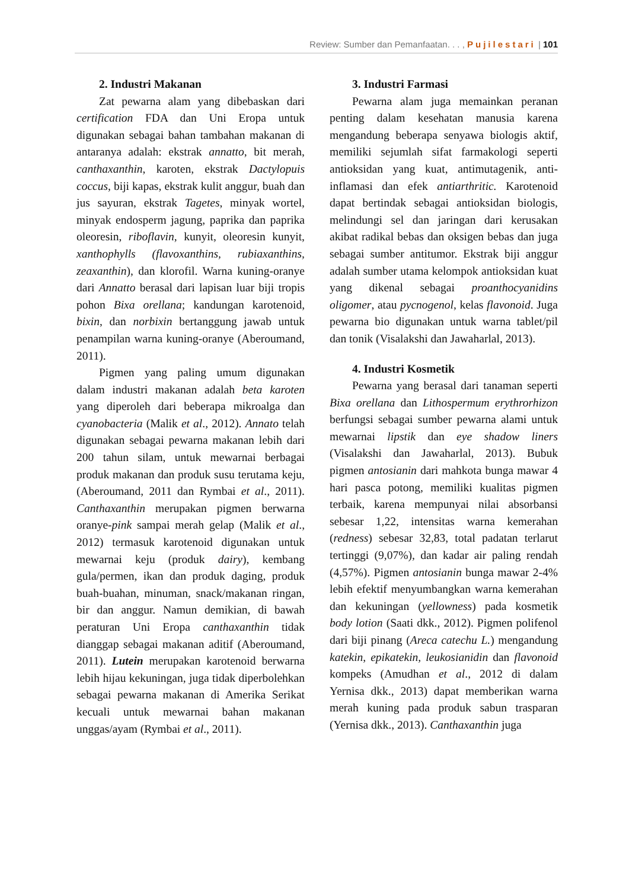Review: Sumber dan Pemanfaatan. . . , Pujilestari | 101
2. Industri Makanan
Zat pewarna alam yang dibebaskan dari certification FDA dan Uni Eropa untuk digunakan sebagai bahan tambahan makanan di antaranya adalah: ekstrak annatto, bit merah, canthaxanthin, karoten, ekstrak Dactylopuis coccus, biji kapas, ekstrak kulit anggur, buah dan jus sayuran, ekstrak Tagetes, minyak wortel, minyak endosperm jagung, paprika dan paprika oleoresin, riboflavin, kunyit, oleoresin kunyit, xanthophylls (flavoxanthins, rubiaxanthins, zeaxanthin), dan klorofil. Warna kuning-oranye dari Annatto berasal dari lapisan luar biji tropis pohon Bixa orellana; kandungan karotenoid, bixin, dan norbixin bertanggung jawab untuk penampilan warna kuning-oranye (Aberoumand, 2011).
Pigmen yang paling umum digunakan dalam industri makanan adalah beta karoten yang diperoleh dari beberapa mikroalga dan cyanobacteria (Malik et al., 2012). Annato telah digunakan sebagai pewarna makanan lebih dari 200 tahun silam, untuk mewarnai berbagai produk makanan dan produk susu terutama keju, (Aberoumand, 2011 dan Rymbai et al., 2011). Canthaxanthin merupakan pigmen berwarna oranye-pink sampai merah gelap (Malik et al., 2012) termasuk karotenoid digunakan untuk mewarnai keju (produk dairy), kembang gula/permen, ikan dan produk daging, produk buah-buahan, minuman, snack/makanan ringan, bir dan anggur. Namun demikian, di bawah peraturan Uni Eropa canthaxanthin tidak dianggap sebagai makanan aditif (Aberoumand, 2011). Lutein merupakan karotenoid berwarna lebih hijau kekuningan, juga tidak diperbolehkan sebagai pewarna makanan di Amerika Serikat kecuali untuk mewarnai bahan makanan unggas/ayam (Rymbai et al., 2011).
3. Industri Farmasi
Pewarna alam juga memainkan peranan penting dalam kesehatan manusia karena mengandung beberapa senyawa biologis aktif, memiliki sejumlah sifat farmakologi seperti antioksidan yang kuat, antimutagenik, anti-inflamasi dan efek antiarthritic. Karotenoid dapat bertindak sebagai antioksidan biologis, melindungi sel dan jaringan dari kerusakan akibat radikal bebas dan oksigen bebas dan juga sebagai sumber antitumor. Ekstrak biji anggur adalah sumber utama kelompok antioksidan kuat yang dikenal sebagai proanthocyanidins oligomer, atau pycnogenol, kelas flavonoid. Juga pewarna bio digunakan untuk warna tablet/pil dan tonik (Visalakshi dan Jawaharlal, 2013).
4. Industri Kosmetik
Pewarna yang berasal dari tanaman seperti Bixa orellana dan Lithospermum erythrorhizon berfungsi sebagai sumber pewarna alami untuk mewarnai lipstik dan eye shadow liners (Visalakshi dan Jawaharlal, 2013). Bubuk pigmen antosianin dari mahkota bunga mawar 4 hari pasca potong, memiliki kualitas pigmen terbaik, karena mempunyai nilai absorbansi sebesar 1,22, intensitas warna kemerahan (redness) sebesar 32,83, total padatan terlarut tertinggi (9,07%), dan kadar air paling rendah (4,57%). Pigmen antosianin bunga mawar 2-4% lebih efektif menyumbangkan warna kemerahan dan kekuningan (yellowness) pada kosmetik body lotion (Saati dkk., 2012). Pigmen polifenol dari biji pinang (Areca catechu L.) mengandung katekin, epikatekin, leukosianidin dan flavonoid kompeks (Amudhan et al., 2012 di dalam Yernisa dkk., 2013) dapat memberikan warna merah kuning pada produk sabun trasparan (Yernisa dkk., 2013). Canthaxanthin juga